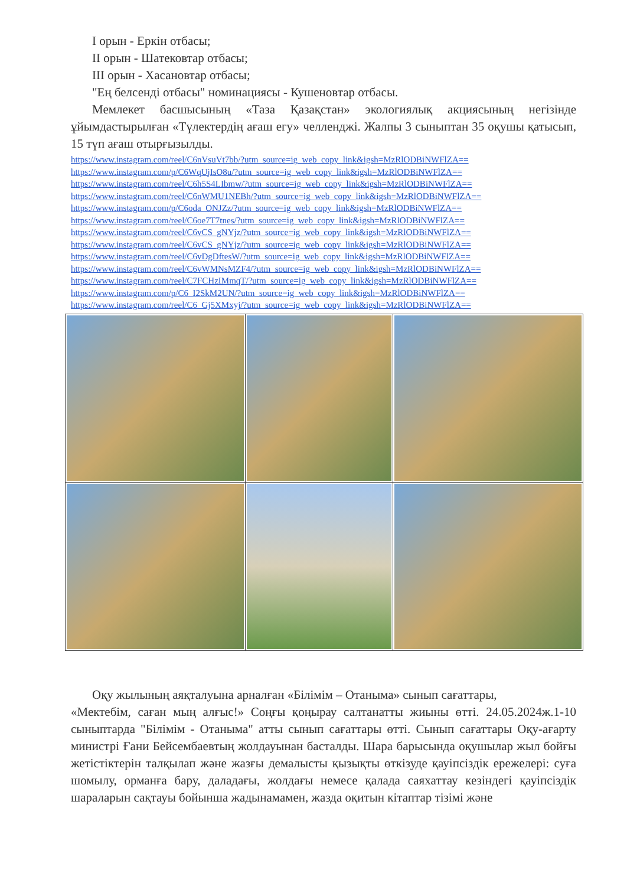I орын - Еркін отбасы;
II орын - Шатековтар отбасы;
III орын - Хасановтар отбасы;
"Ең белсенді отбасы" номинациясы - Кушеновтар отбасы.
Мемлекет басшысының «Таза Қазақстан» экологиялық акциясының негізінде ұйымдастырылған «Түлектердің ағаш егу» челленджі. Жалпы 3 сыныптан 35 оқушы қатысып, 15 түп ағаш отырғызылды.
https://www.instagram.com/reel/C6nVsuVt7bb/?utm_source=ig_web_copy_link&igsh=MzRlODBiNWFlZA==
https://www.instagram.com/p/C6WqUjIsO8u/?utm_source=ig_web_copy_link&igsh=MzRlODBiNWFlZA==
https://www.instagram.com/reel/C6h5S4LIbmw/?utm_source=ig_web_copy_link&igsh=MzRlODBiNWFlZA==
https://www.instagram.com/reel/C6nWMU1NEBh/?utm_source=ig_web_copy_link&igsh=MzRlODBiNWFlZA==
https://www.instagram.com/p/C6oda_ONJZz/?utm_source=ig_web_copy_link&igsh=MzRlODBiNWFlZA==
https://www.instagram.com/reel/C6oe7T7tnes/?utm_source=ig_web_copy_link&igsh=MzRlODBiNWFlZA==
https://www.instagram.com/reel/C6vCS_gNYjz/?utm_source=ig_web_copy_link&igsh=MzRlODBiNWFlZA==
https://www.instagram.com/reel/C6vCS_gNYjz/?utm_source=ig_web_copy_link&igsh=MzRlODBiNWFlZA==
https://www.instagram.com/reel/C6vDgDftesW/?utm_source=ig_web_copy_link&igsh=MzRlODBiNWFlZA==
https://www.instagram.com/reel/C6vWMNsMZF4/?utm_source=ig_web_copy_link&igsh=MzRlODBiNWFlZA==
https://www.instagram.com/reel/C7FCHzIMmqT/?utm_source=ig_web_copy_link&igsh=MzRlODBiNWFlZA==
https://www.instagram.com/p/C6_I2SkM2UN/?utm_source=ig_web_copy_link&igsh=MzRlODBiNWFlZA==
https://www.instagram.com/reel/C6_Gj5XMxyj/?utm_source=ig_web_copy_link&igsh=MzRlODBiNWFlZA==
Оқу жылының аяқталуына арналған «Білімім – Отаныма» сынып сағаттары,
«Мектебім, саған мың алғыс!» Соңғы қоңырау салтанатты жиыны өтті. 24.05.2024ж.1-10 сыныптарда "Білімім - Отаныма" атты сынып сағаттары өтті. Сынып сағаттары Оқу-ағарту министрі Ғани Бейсембаевтың жолдауынан басталды. Шара барысында оқушылар жыл бойғы жетістіктерін талқылап және жазғы демалысты қызықты өткізуде қауіпсіздік ережелері: суға шомылу, орманға бару, даладағы, жолдағы немесе қалада саяхаттау кезіндегі қауіпсіздік шараларын сақтауы бойынша жадынамамен, жазда оқитын кітаптар тізімі және